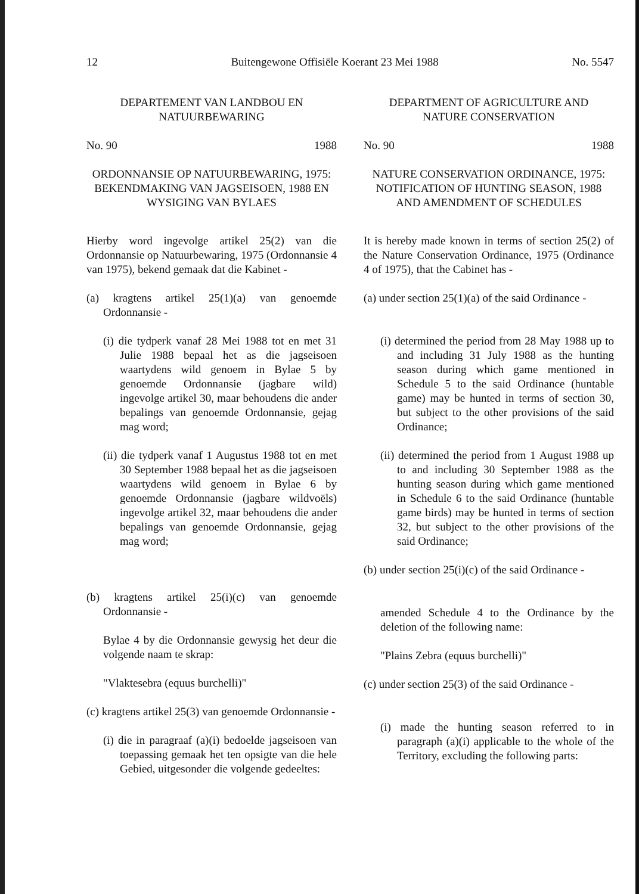12 Buitengewone Offisiële Koerant 23 Mei 1988 No. 5547
DEPARTEMENT VAN LANDBOU EN
NATUURBEWARING
No. 90 1988
ORDONNANSIE OP NATUURBEWARING, 1975: BEKENDMAKING VAN JAGSEISOEN, 1988 EN WYSIGING VAN BYLAES
Hierby word ingevolge artikel 25(2) van die Ordonnansie op Natuurbewaring, 1975 (Ordonnansie 4 van 1975), bekend gemaak dat die Kabinet -
(a) kragtens artikel 25(1)(a) van genoemde Ordonnansie -
(i) die tydperk vanaf 28 Mei 1988 tot en met 31 Julie 1988 bepaal het as die jagseisoen waartydens wild genoem in Bylae 5 by genoemde Ordonnansie (jagbare wild) ingevolge artikel 30, maar behoudens die ander bepalings van genoemde Ordonnansie, gejag mag word;
(ii) die tydperk vanaf 1 Augustus 1988 tot en met 30 September 1988 bepaal het as die jagseisoen waartydens wild genoem in Bylae 6 by genoemde Ordonnansie (jagbare wildvoëls) ingevolge artikel 32, maar behoudens die ander bepalings van genoemde Ordonnansie, gejag mag word;
(b) kragtens artikel 25(i)(c) van genoemde Ordonnansie -
Bylae 4 by die Ordonnansie gewysig het deur die volgende naam te skrap:
"Vlaktesebra (equus burchelli)"
(c) kragtens artikel 25(3) van genoemde Ordonnansie -
(i) die in paragraaf (a)(i) bedoelde jagseisoen van toepassing gemaak het ten opsigte van die hele Gebied, uitgesonder die volgende gedeeltes:
DEPARTMENT OF AGRICULTURE AND
NATURE CONSERVATION
No. 90 1988
NATURE CONSERVATION ORDINANCE, 1975: NOTIFICATION OF HUNTING SEASON, 1988 AND AMENDMENT OF SCHEDULES
It is hereby made known in terms of section 25(2) of the Nature Conservation Ordinance, 1975 (Ordinance 4 of 1975), that the Cabinet has -
(a) under section 25(1)(a) of the said Ordinance -
(i) determined the period from 28 May 1988 up to and including 31 July 1988 as the hunting season during which game mentioned in Schedule 5 to the said Ordinance (huntable game) may be hunted in terms of section 30, but subject to the other provisions of the said Ordinance;
(ii) determined the period from 1 August 1988 up to and including 30 September 1988 as the hunting season during which game mentioned in Schedule 6 to the said Ordinance (huntable game birds) may be hunted in terms of section 32, but subject to the other provisions of the said Ordinance;
(b) under section 25(i)(c) of the said Ordinance -
amended Schedule 4 to the Ordinance by the deletion of the following name:
"Plains Zebra (equus burchelli)"
(c) under section 25(3) of the said Ordinance -
(i) made the hunting season referred to in paragraph (a)(i) applicable to the whole of the Territory, excluding the following parts: